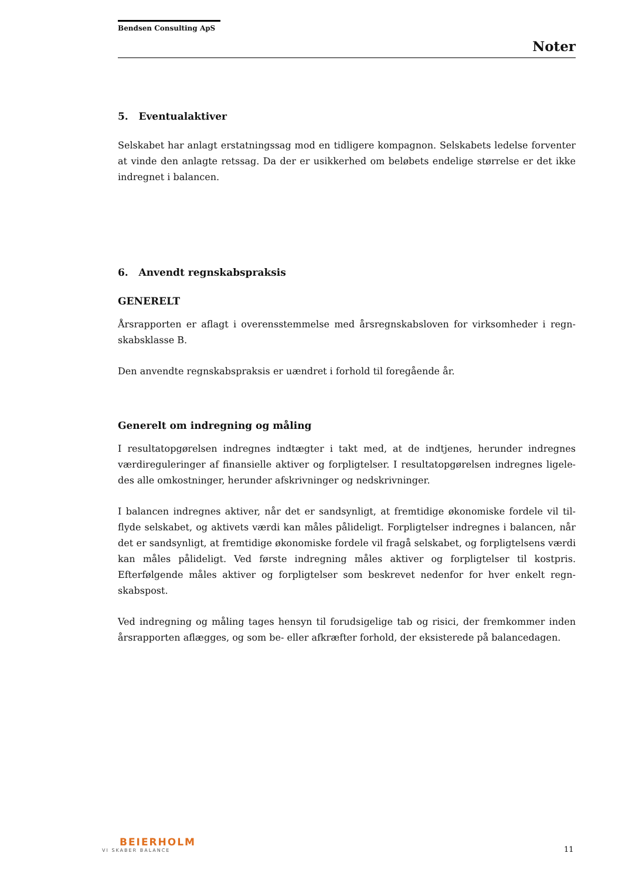Bendsen Consulting ApS
Noter
5. Eventualaktiver
Selskabet har anlagt erstatningssag mod en tidligere kompagnon. Selskabets ledelse forventer at vinde den anlagte retssag. Da der er usikkerhed om beløbets endelige størrelse er det ikke indregnet i balancen.
6. Anvendt regnskabspraksis
GENERELT
Årsrapporten er aflagt i overensstemmelse med årsregnskabsloven for virksomheder i regn-skabsklasse B.
Den anvendte regnskabspraksis er uændret i forhold til foregående år.
Generelt om indregning og måling
I resultatopgørelsen indregnes indtægter i takt med, at de indtjenes, herunder indregnes værdireguleringer af finansielle aktiver og forpligtelser. I resultatopgørelsen indregnes ligele-des alle omkostninger, herunder afskrivninger og nedskrivninger.
I balancen indregnes aktiver, når det er sandsynligt, at fremtidige økonomiske fordele vil til-flyde selskabet, og aktivets værdi kan måles pålideligt. Forpligtelser indregnes i balancen, når det er sandsynligt, at fremtidige økonomiske fordele vil fragå selskabet, og forpligtelsens værdi kan måles pålideligt. Ved første indregning måles aktiver og forpligtelser til kostpris. Efterfølgende måles aktiver og forpligtelser som beskrevet nedenfor for hver enkelt regn-skabspost.
Ved indregning og måling tages hensyn til forudsigelige tab og risici, der fremkommer inden årsrapporten aflægges, og som be- eller afkræfter forhold, der eksisterede på balancedagen.
BEIERHOLM
VI SKABER BALANCE
11